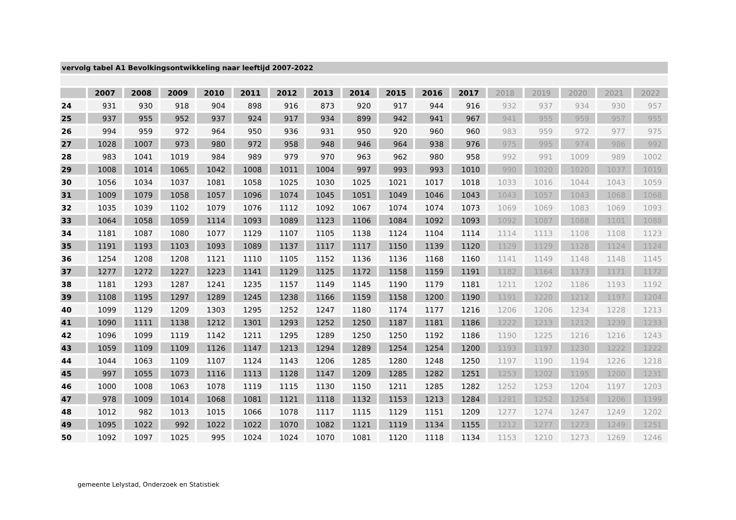vervolg tabel A1 Bevolkingsontwikkeling naar leeftijd 2007-2022
| | 2007 | 2008 | 2009 | 2010 | 2011 | 2012 | 2013 | 2014 | 2015 | 2016 | 2017 | 2018 | 2019 | 2020 | 2021 | 2022 |
| --- | --- | --- | --- | --- | --- | --- | --- | --- | --- | --- | --- | --- | --- | --- | --- | --- |
| 24 | 931 | 930 | 918 | 904 | 898 | 916 | 873 | 920 | 917 | 944 | 916 | 932 | 937 | 934 | 930 | 957 |
| 25 | 937 | 955 | 952 | 937 | 924 | 917 | 934 | 899 | 942 | 941 | 967 | 941 | 955 | 959 | 957 | 955 |
| 26 | 994 | 959 | 972 | 964 | 950 | 936 | 931 | 950 | 920 | 960 | 960 | 983 | 959 | 972 | 977 | 975 |
| 27 | 1028 | 1007 | 973 | 980 | 972 | 958 | 948 | 946 | 964 | 938 | 976 | 975 | 995 | 974 | 986 | 992 |
| 28 | 983 | 1041 | 1019 | 984 | 989 | 979 | 970 | 963 | 962 | 980 | 958 | 992 | 991 | 1009 | 989 | 1002 |
| 29 | 1008 | 1014 | 1065 | 1042 | 1008 | 1011 | 1004 | 997 | 993 | 993 | 1010 | 990 | 1020 | 1020 | 1037 | 1019 |
| 30 | 1056 | 1034 | 1037 | 1081 | 1058 | 1025 | 1030 | 1025 | 1021 | 1017 | 1018 | 1033 | 1016 | 1044 | 1043 | 1059 |
| 31 | 1009 | 1079 | 1058 | 1057 | 1096 | 1074 | 1045 | 1051 | 1049 | 1046 | 1043 | 1043 | 1057 | 1043 | 1068 | 1068 |
| 32 | 1035 | 1039 | 1102 | 1079 | 1076 | 1112 | 1092 | 1067 | 1074 | 1074 | 1073 | 1069 | 1069 | 1083 | 1069 | 1093 |
| 33 | 1064 | 1058 | 1059 | 1114 | 1093 | 1089 | 1123 | 1106 | 1084 | 1092 | 1093 | 1092 | 1087 | 1088 | 1101 | 1088 |
| 34 | 1181 | 1087 | 1080 | 1077 | 1129 | 1107 | 1105 | 1138 | 1124 | 1104 | 1114 | 1114 | 1113 | 1108 | 1108 | 1123 |
| 35 | 1191 | 1193 | 1103 | 1093 | 1089 | 1137 | 1117 | 1117 | 1150 | 1139 | 1120 | 1129 | 1129 | 1128 | 1124 | 1124 |
| 36 | 1254 | 1208 | 1208 | 1121 | 1110 | 1105 | 1152 | 1136 | 1136 | 1168 | 1160 | 1141 | 1149 | 1148 | 1148 | 1145 |
| 37 | 1277 | 1272 | 1227 | 1223 | 1141 | 1129 | 1125 | 1172 | 1158 | 1159 | 1191 | 1182 | 1164 | 1173 | 1171 | 1172 |
| 38 | 1181 | 1293 | 1287 | 1241 | 1235 | 1157 | 1149 | 1145 | 1190 | 1179 | 1181 | 1211 | 1202 | 1186 | 1193 | 1192 |
| 39 | 1108 | 1195 | 1297 | 1289 | 1245 | 1238 | 1166 | 1159 | 1158 | 1200 | 1190 | 1191 | 1220 | 1212 | 1197 | 1204 |
| 40 | 1099 | 1129 | 1209 | 1303 | 1295 | 1252 | 1247 | 1180 | 1174 | 1177 | 1216 | 1206 | 1206 | 1234 | 1228 | 1213 |
| 41 | 1090 | 1111 | 1138 | 1212 | 1301 | 1293 | 1252 | 1250 | 1187 | 1181 | 1186 | 1222 | 1213 | 1212 | 1239 | 1233 |
| 42 | 1096 | 1099 | 1119 | 1142 | 1211 | 1295 | 1289 | 1250 | 1250 | 1192 | 1186 | 1190 | 1225 | 1216 | 1216 | 1243 |
| 43 | 1059 | 1109 | 1109 | 1126 | 1147 | 1213 | 1294 | 1289 | 1254 | 1254 | 1200 | 1193 | 1197 | 1230 | 1222 | 1222 |
| 44 | 1044 | 1063 | 1109 | 1107 | 1124 | 1143 | 1206 | 1285 | 1280 | 1248 | 1250 | 1197 | 1190 | 1194 | 1226 | 1218 |
| 45 | 997 | 1055 | 1073 | 1116 | 1113 | 1128 | 1147 | 1209 | 1285 | 1282 | 1251 | 1253 | 1202 | 1195 | 1200 | 1231 |
| 46 | 1000 | 1008 | 1063 | 1078 | 1119 | 1115 | 1130 | 1150 | 1211 | 1285 | 1282 | 1252 | 1253 | 1204 | 1197 | 1203 |
| 47 | 978 | 1009 | 1014 | 1068 | 1081 | 1121 | 1118 | 1132 | 1153 | 1213 | 1284 | 1281 | 1252 | 1254 | 1206 | 1199 |
| 48 | 1012 | 982 | 1013 | 1015 | 1066 | 1078 | 1117 | 1115 | 1129 | 1151 | 1209 | 1277 | 1274 | 1247 | 1249 | 1202 |
| 49 | 1095 | 1022 | 992 | 1022 | 1022 | 1070 | 1082 | 1121 | 1119 | 1134 | 1155 | 1212 | 1277 | 1273 | 1249 | 1251 |
| 50 | 1092 | 1097 | 1025 | 995 | 1024 | 1024 | 1070 | 1081 | 1120 | 1118 | 1134 | 1153 | 1210 | 1273 | 1269 | 1246 |
gemeente Lelystad, Onderzoek en Statistiek